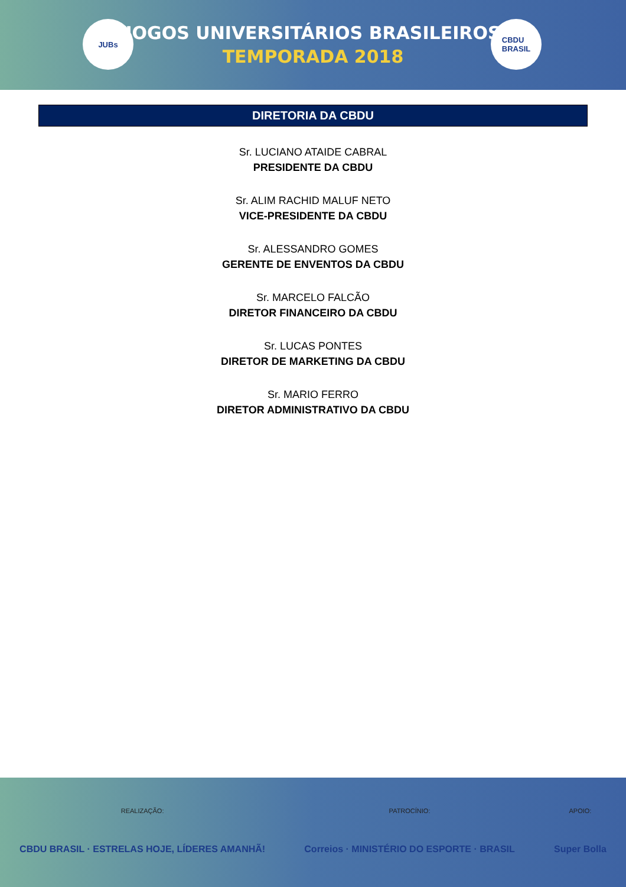JUBs
JOGOS UNIVERSITÁRIOS BRASILEIROS
TEMPORADA 2018
CBDU
BRASIL
DIRETORIA DA CBDU
Sr. LUCIANO ATAIDE CABRAL
PRESIDENTE DA CBDU
Sr. ALIM RACHID MALUF NETO
VICE-PRESIDENTE DA CBDU
Sr. ALESSANDRO GOMES
GERENTE DE ENVENTOS DA CBDU
Sr. MARCELO FALCÃO
DIRETOR FINANCEIRO DA CBDU
Sr. LUCAS PONTES
DIRETOR DE MARKETING DA CBDU
Sr. MARIO FERRO
DIRETOR ADMINISTRATIVO DA CBDU
REALIZAÇÃO:
CBDU BRASIL · ESTRELAS HOJE, LÍDERES AMANHÃ!
PATROCÍNIO:
Correios · MINISTÉRIO DO ESPORTE · BRASIL
APOIO:
Super Bolla